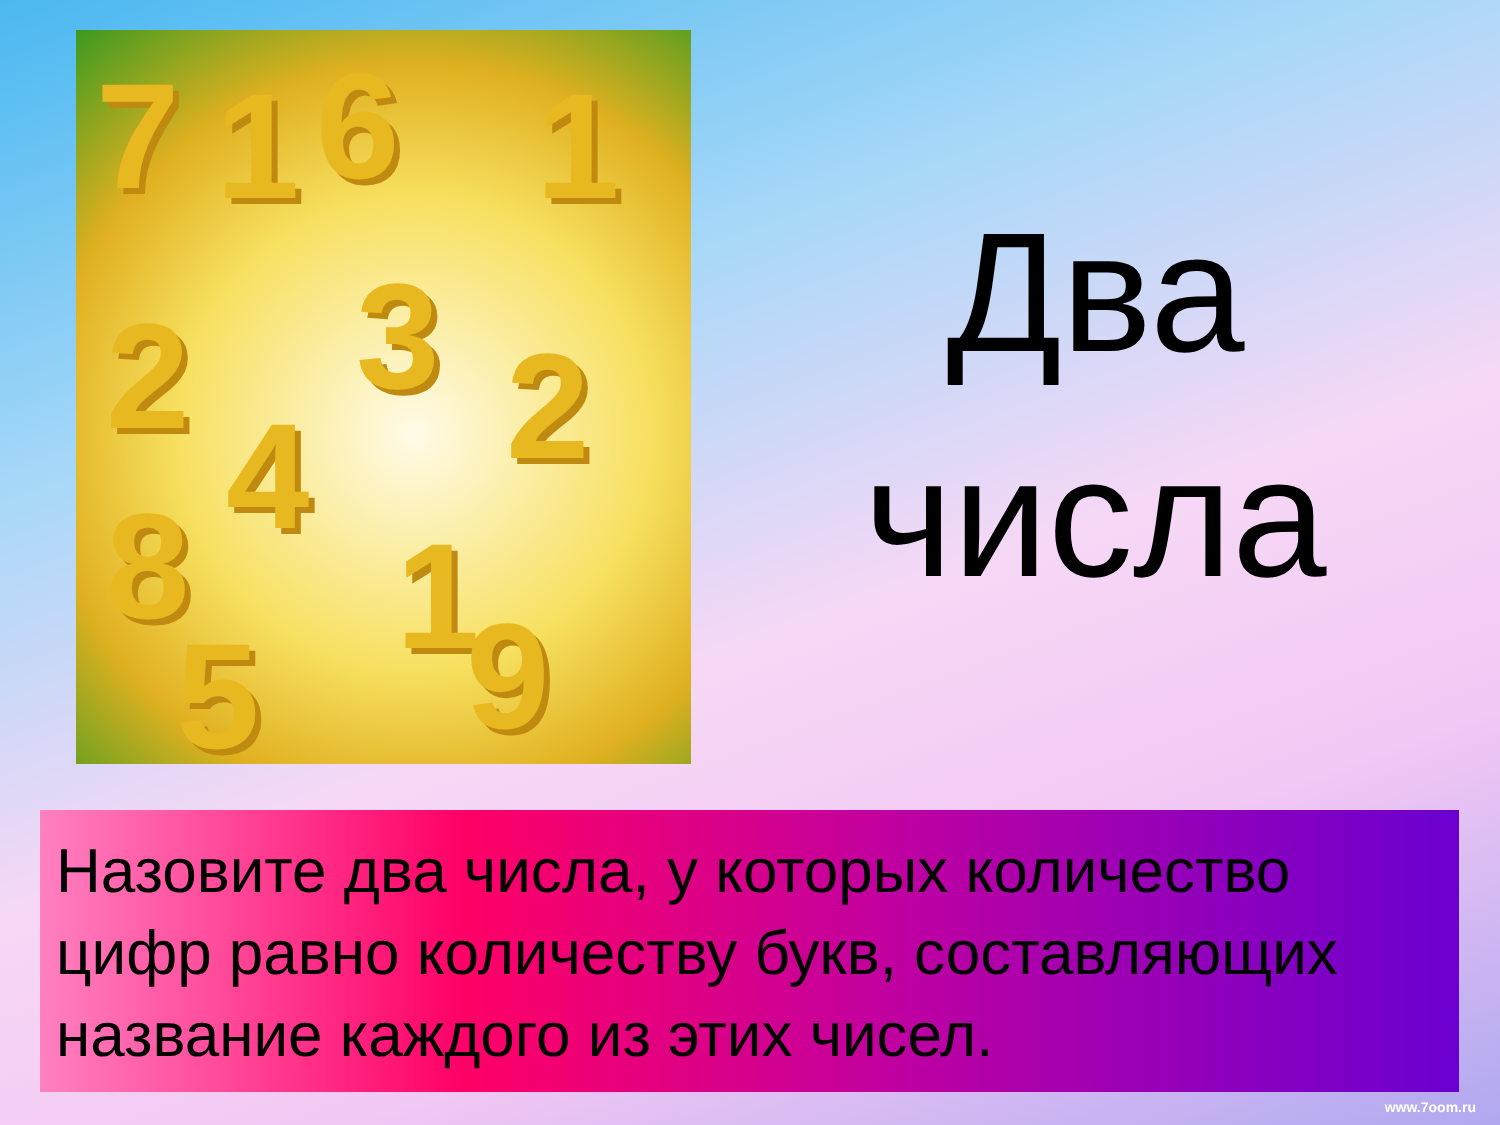7 1 6 1
2 3 2 4
8 1
5 9
Два
числа
Назовите два числа, у которых количество цифр равно количеству букв, составляющих название каждого из этих чисел.
www.7oom.ru